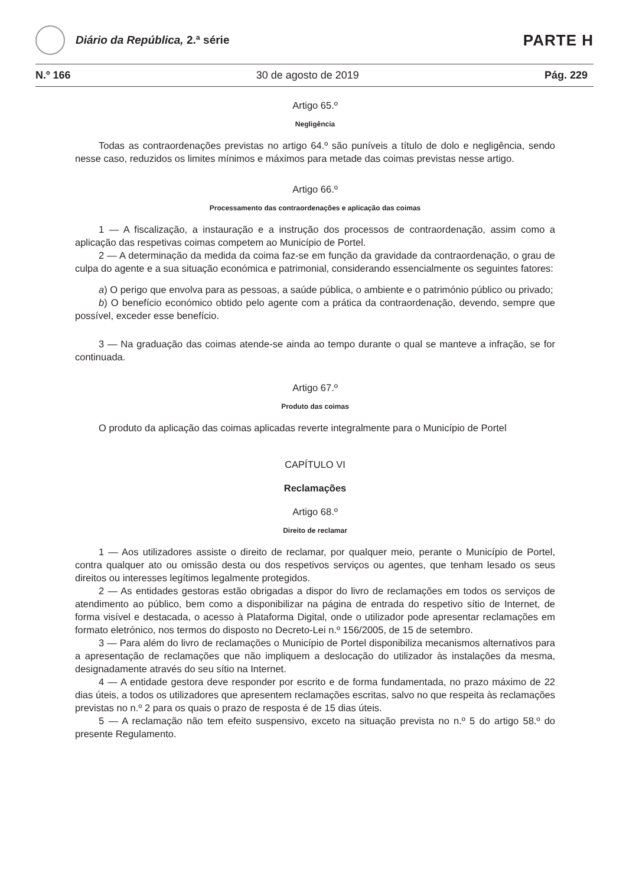Diário da República, 2.ª série
PARTE H
N.º 166 30 de agosto de 2019 Pág. 229
Artigo 65.º
Negligência
Todas as contraordenações previstas no artigo 64.º são puníveis a título de dolo e negligência, sendo nesse caso, reduzidos os limites mínimos e máximos para metade das coimas previstas nesse artigo.
Artigo 66.º
Processamento das contraordenações e aplicação das coimas
1 — A fiscalização, a instauração e a instrução dos processos de contraordenação, assim como a aplicação das respetivas coimas competem ao Município de Portel.
2 — A determinação da medida da coima faz-se em função da gravidade da contraordenação, o grau de culpa do agente e a sua situação económica e patrimonial, considerando essencialmente os seguintes fatores:
a) O perigo que envolva para as pessoas, a saúde pública, o ambiente e o património público ou privado;
b) O benefício económico obtido pelo agente com a prática da contraordenação, devendo, sempre que possível, exceder esse benefício.
3 — Na graduação das coimas atende-se ainda ao tempo durante o qual se manteve a infração, se for continuada.
Artigo 67.º
Produto das coimas
O produto da aplicação das coimas aplicadas reverte integralmente para o Município de Portel
CAPÍTULO VI
Reclamações
Artigo 68.º
Direito de reclamar
1 — Aos utilizadores assiste o direito de reclamar, por qualquer meio, perante o Município de Portel, contra qualquer ato ou omissão desta ou dos respetivos serviços ou agentes, que tenham lesado os seus direitos ou interesses legítimos legalmente protegidos.
2 — As entidades gestoras estão obrigadas a dispor do livro de reclamações em todos os serviços de atendimento ao público, bem como a disponibilizar na página de entrada do respetivo sítio de Internet, de forma visível e destacada, o acesso à Plataforma Digital, onde o utilizador pode apresentar reclamações em formato eletrónico, nos termos do disposto no Decreto-Lei n.º 156/2005, de 15 de setembro.
3 — Para além do livro de reclamações o Município de Portel disponibiliza mecanismos alternativos para a apresentação de reclamações que não impliquem a deslocação do utilizador às instalações da mesma, designadamente através do seu sítio na Internet.
4 — A entidade gestora deve responder por escrito e de forma fundamentada, no prazo máximo de 22 dias úteis, a todos os utilizadores que apresentem reclamações escritas, salvo no que respeita às reclamações previstas no n.º 2 para os quais o prazo de resposta é de 15 dias úteis.
5 — A reclamação não tem efeito suspensivo, exceto na situação prevista no n.º 5 do artigo 58.º do presente Regulamento.